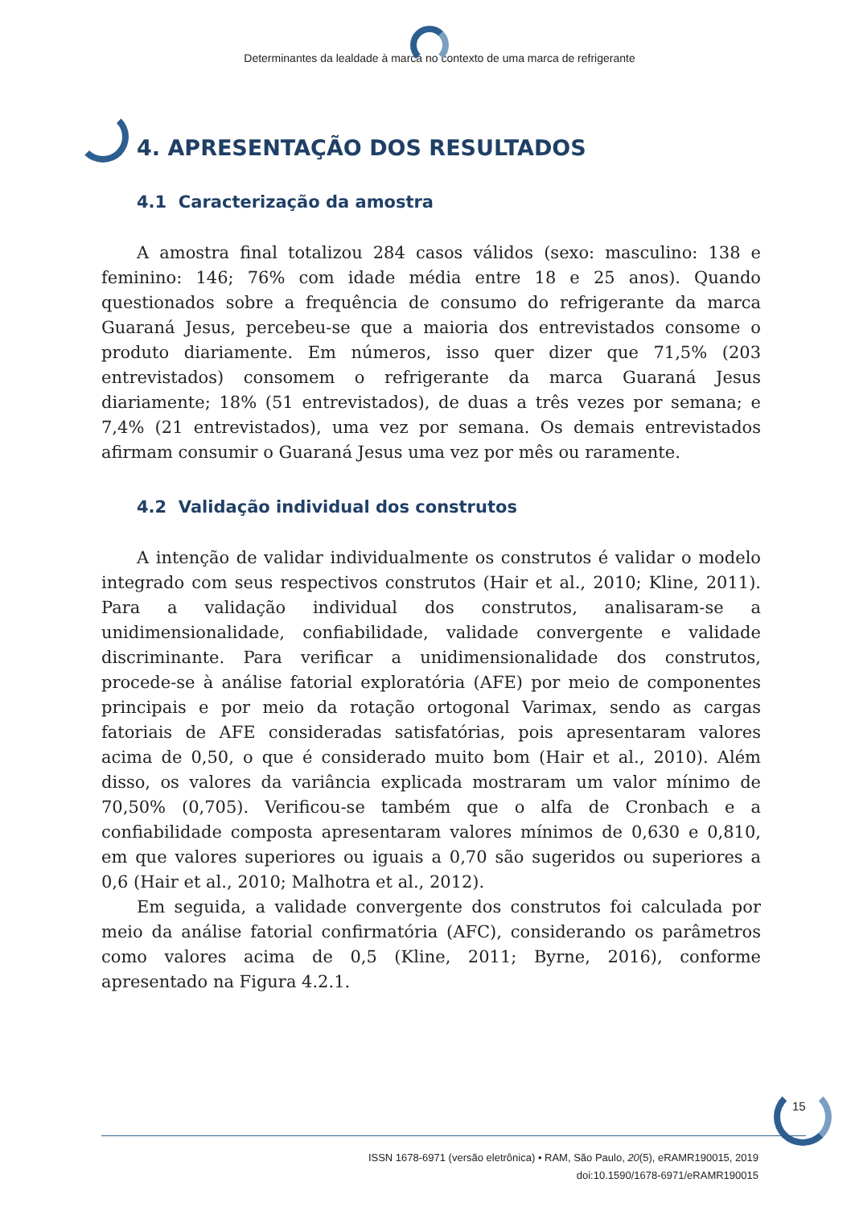Determinantes da lealdade à marca no contexto de uma marca de refrigerante
4. APRESENTAÇÃO DOS RESULTADOS
4.1 Caracterização da amostra
A amostra final totalizou 284 casos válidos (sexo: masculino: 138 e feminino: 146; 76% com idade média entre 18 e 25 anos). Quando questionados sobre a frequência de consumo do refrigerante da marca Guaraná Jesus, percebeu-se que a maioria dos entrevistados consome o produto diariamente. Em números, isso quer dizer que 71,5% (203 entrevistados) consomem o refrigerante da marca Guaraná Jesus diariamente; 18% (51 entrevistados), de duas a três vezes por semana; e 7,4% (21 entrevistados), uma vez por semana. Os demais entrevistados afirmam consumir o Guaraná Jesus uma vez por mês ou raramente.
4.2 Validação individual dos construtos
A intenção de validar individualmente os construtos é validar o modelo integrado com seus respectivos construtos (Hair et al., 2010; Kline, 2011). Para a validação individual dos construtos, analisaram-se a unidimensionalidade, confiabilidade, validade convergente e validade discriminante. Para verificar a unidimensionalidade dos construtos, procede-se à análise fatorial exploratória (AFE) por meio de componentes principais e por meio da rotação ortogonal Varimax, sendo as cargas fatoriais de AFE consideradas satisfatórias, pois apresentaram valores acima de 0,50, o que é considerado muito bom (Hair et al., 2010). Além disso, os valores da variância explicada mostraram um valor mínimo de 70,50% (0,705). Verificou-se também que o alfa de Cronbach e a confiabilidade composta apresentaram valores mínimos de 0,630 e 0,810, em que valores superiores ou iguais a 0,70 são sugeridos ou superiores a 0,6 (Hair et al., 2010; Malhotra et al., 2012).
Em seguida, a validade convergente dos construtos foi calculada por meio da análise fatorial confirmatória (AFC), considerando os parâmetros como valores acima de 0,5 (Kline, 2011; Byrne, 2016), conforme apresentado na Figura 4.2.1.
15
ISSN 1678-6971 (versão eletrônica) • RAM, São Paulo, 20(5), eRAMR190015, 2019
doi:10.1590/1678-6971/eRAMR190015